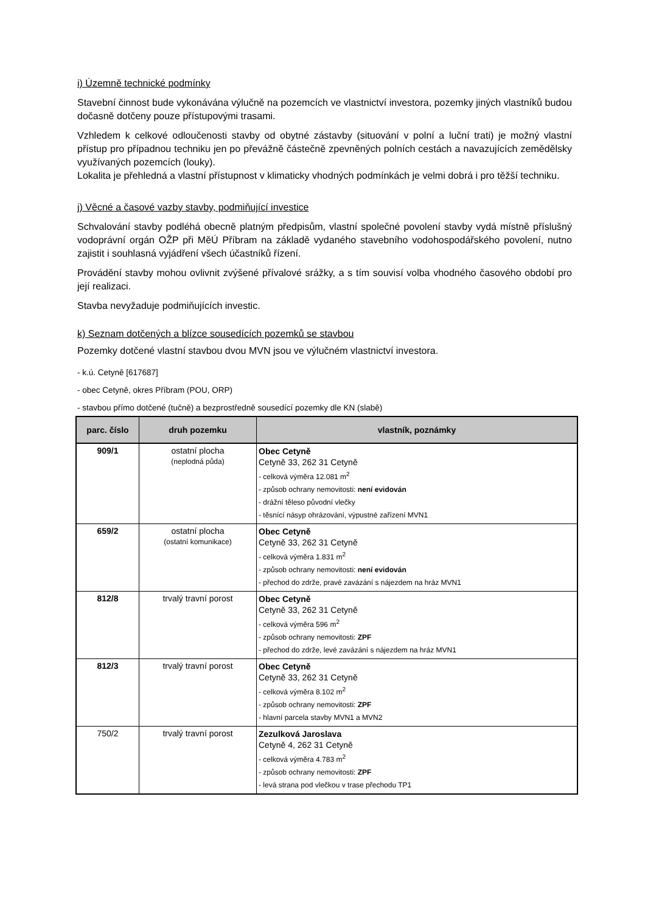i) Územně technické podmínky
Stavební činnost bude vykonávána výlučně na pozemcích ve vlastnictví investora, pozemky jiných vlastníků budou dočasně dotčeny pouze přístupovými trasami.
Vzhledem k celkové odloučenosti stavby od obytné zástavby (situování v polní a luční trati) je možný vlastní přístup pro případnou techniku jen po převážně částečně zpevněných polních cestách a navazujících zemědělsky využívaných pozemcích (louky).
Lokalita je přehledná a vlastní přístupnost v klimaticky vhodných podmínkách je velmi dobrá i pro těžší techniku.
j) Věcné a časové vazby stavby, podmiňující investice
Schvalování stavby podléhá obecně platným předpisům, vlastní společné povolení stavby vydá místně příslušný vodoprávní orgán OŽP při MěÚ Příbram na základě vydaného stavebního vodohospodářského povolení, nutno zajistit i souhlasná vyjádření všech účastníků řízení.
Provádění stavby mohou ovlivnit zvýšené přívalové srážky, a s tím souvisí volba vhodného časového období pro její realizaci.
Stavba nevyžaduje podmiňujících investic.
k) Seznam dotčených a blízce sousedících pozemků se stavbou
Pozemky dotčené vlastní stavbou dvou MVN jsou ve výlučném vlastnictví investora.
- k.ú. Cetyně [617687]
- obec Cetyně, okres Příbram (POU, ORP)
- stavbou přímo dotčené (tučně) a bezprostředně sousedící pozemky dle KN (slabě)
| parc. číslo | druh pozemku | vlastník, poznámky |
| --- | --- | --- |
| 909/1 | ostatní plocha (neplodná půda) | Obec Cetyně Cetyně 33, 262 31 Cetyně - celková výměra 12.081 m<sup>2</sup> - způsob ochrany nemovitosti: není evidován - drážní těleso původní vlečky - těsnící násyp ohrázování, výpustné zařízení MVN1 |
| 659/2 | ostatní plocha (ostatní komunikace) | Obec Cetyně Cetyně 33, 262 31 Cetyně - celková výměra 1.831 m<sup>2</sup> - způsob ochrany nemovitosti: není evidován - přechod do zdrže, pravé zavázání s nájezdem na hráz MVN1 |
| 812/8 | trvalý travní porost | Obec Cetyně Cetyně 33, 262 31 Cetyně - celková výměra 596 m<sup>2</sup> - způsob ochrany nemovitosti: ZPF - přechod do zdrže, levé zavázání s nájezdem na hráz MVN1 |
| 812/3 | trvalý travní porost | Obec Cetyně Cetyně 33, 262 31 Cetyně - celková výměra 8.102 m<sup>2</sup> - způsob ochrany nemovitosti: ZPF - hlavní parcela stavby MVN1 a MVN2 |
| 750/2 | trvalý travní porost | Zezulková Jaroslava Cetyně 4, 262 31 Cetyně - celková výměra 4.783 m<sup>2</sup> - způsob ochrany nemovitosti: ZPF - levá strana pod vlečkou v trase přechodu TP1 |